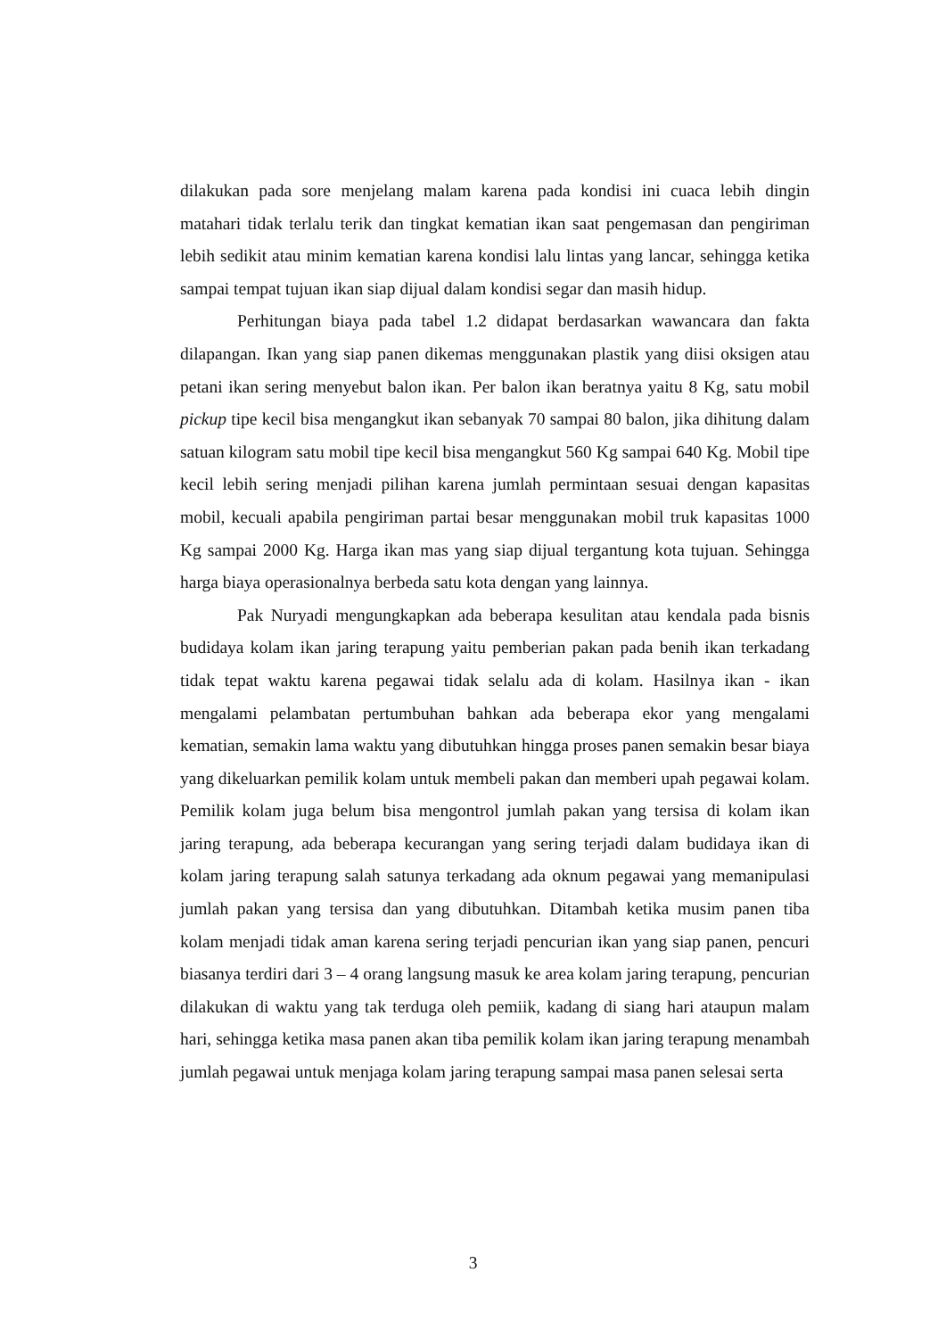dilakukan pada sore menjelang malam karena pada kondisi ini cuaca lebih dingin matahari tidak terlalu terik dan tingkat kematian ikan saat pengemasan dan pengiriman lebih sedikit atau minim kematian karena kondisi lalu lintas yang lancar, sehingga ketika sampai tempat tujuan ikan siap dijual dalam kondisi segar dan masih hidup.
Perhitungan biaya pada tabel 1.2 didapat berdasarkan wawancara dan fakta dilapangan. Ikan yang siap panen dikemas menggunakan plastik yang diisi oksigen atau petani ikan sering menyebut balon ikan. Per balon ikan beratnya yaitu 8 Kg, satu mobil pickup tipe kecil bisa mengangkut ikan sebanyak 70 sampai 80 balon, jika dihitung dalam satuan kilogram satu mobil tipe kecil bisa mengangkut 560 Kg sampai 640 Kg. Mobil tipe kecil lebih sering menjadi pilihan karena jumlah permintaan sesuai dengan kapasitas mobil, kecuali apabila pengiriman partai besar menggunakan mobil truk kapasitas 1000 Kg sampai 2000 Kg. Harga ikan mas yang siap dijual tergantung kota tujuan. Sehingga harga biaya operasionalnya berbeda satu kota dengan yang lainnya.
Pak Nuryadi mengungkapkan ada beberapa kesulitan atau kendala pada bisnis budidaya kolam ikan jaring terapung yaitu pemberian pakan pada benih ikan terkadang tidak tepat waktu karena pegawai tidak selalu ada di kolam. Hasilnya ikan - ikan mengalami pelambatan pertumbuhan bahkan ada beberapa ekor yang mengalami kematian, semakin lama waktu yang dibutuhkan hingga proses panen semakin besar biaya yang dikeluarkan pemilik kolam untuk membeli pakan dan memberi upah pegawai kolam. Pemilik kolam juga belum bisa mengontrol jumlah pakan yang tersisa di kolam ikan jaring terapung, ada beberapa kecurangan yang sering terjadi dalam budidaya ikan di kolam jaring terapung salah satunya terkadang ada oknum pegawai yang memanipulasi jumlah pakan yang tersisa dan yang dibutuhkan. Ditambah ketika musim panen tiba kolam menjadi tidak aman karena sering terjadi pencurian ikan yang siap panen, pencuri biasanya terdiri dari 3 – 4 orang langsung masuk ke area kolam jaring terapung, pencurian dilakukan di waktu yang tak terduga oleh pemiik, kadang di siang hari ataupun malam hari, sehingga ketika masa panen akan tiba pemilik kolam ikan jaring terapung menambah jumlah pegawai untuk menjaga kolam jaring terapung sampai masa panen selesai serta
3